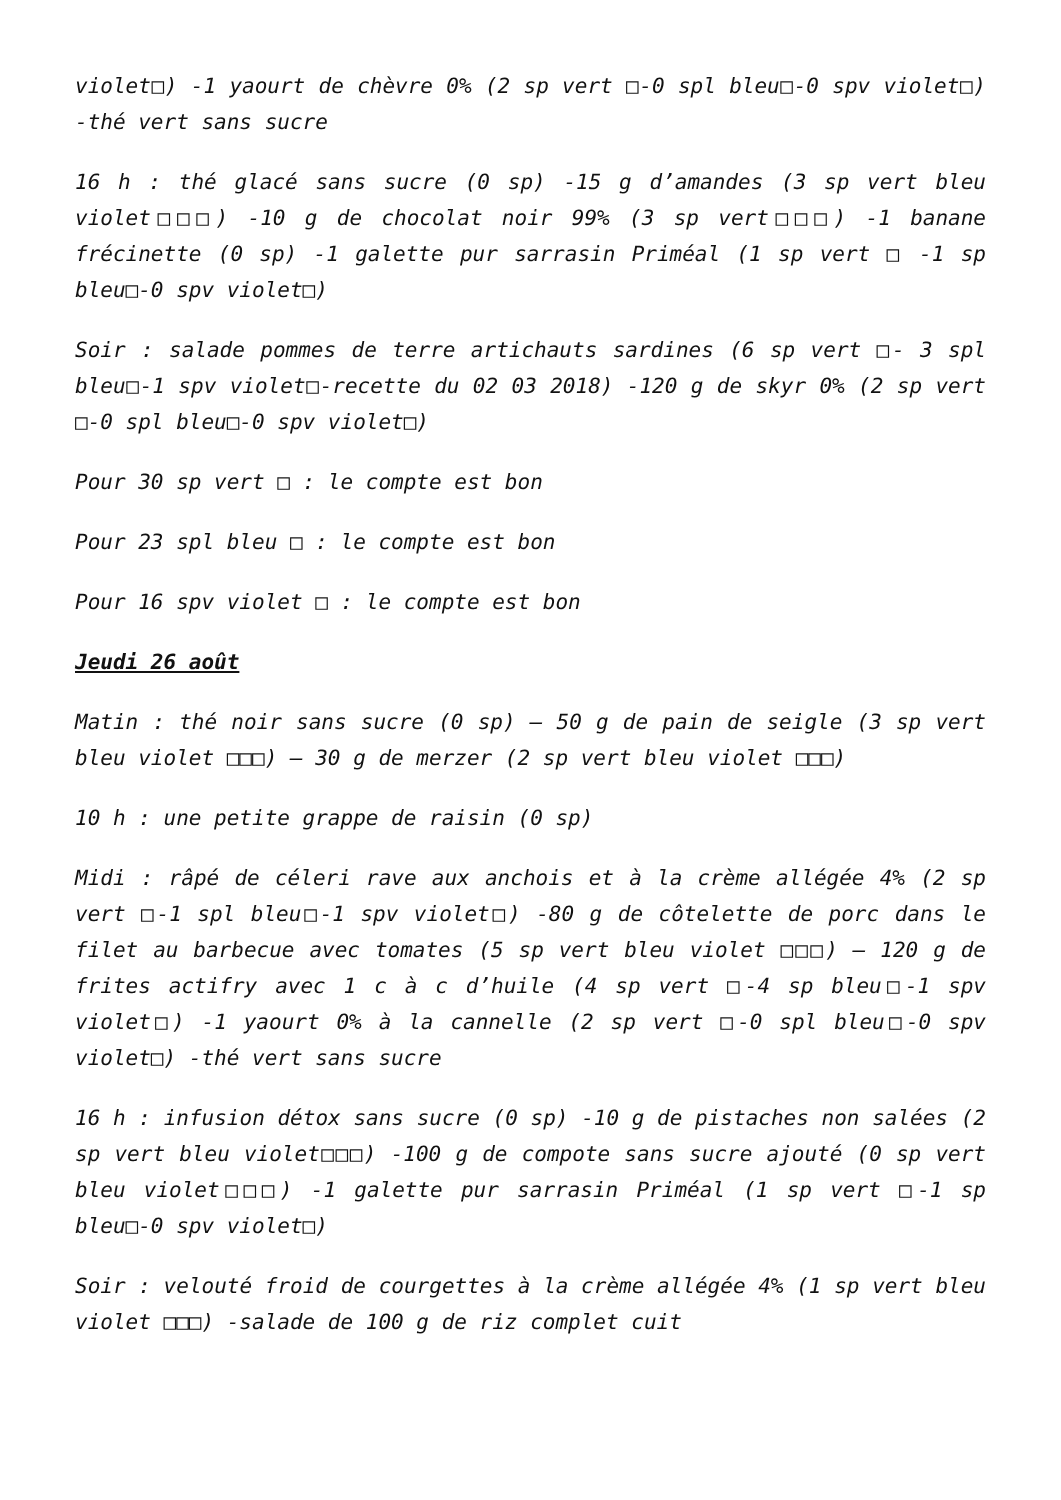violet□) -1 yaourt de chèvre 0% (2 sp vert □-0 spl bleu□-0 spv violet□) -thé vert sans sucre
16 h : thé glacé sans sucre (0 sp) -15 g d’amandes (3 sp vert bleu violet□□□) -10 g de chocolat noir 99% (3 sp vert□□□) -1 banane frécinette (0 sp) -1 galette pur sarrasin Priméal (1 sp vert □ -1 sp bleu□-0 spv violet□)
Soir : salade pommes de terre artichauts sardines (6 sp vert □- 3 spl bleu□-1 spv violet□-recette du 02 03 2018) -120 g de skyr 0% (2 sp vert □-0 spl bleu□-0 spv violet□)
Pour 30 sp vert □ : le compte est bon
Pour 23 spl bleu □ : le compte est bon
Pour 16 spv violet □ : le compte est bon
Jeudi 26 août
Matin : thé noir sans sucre (0 sp) – 50 g de pain de seigle (3 sp vert bleu violet □□□) – 30 g de merzer (2 sp vert bleu violet □□□)
10 h : une petite grappe de raisin (0 sp)
Midi : râpé de céleri rave aux anchois et à la crème allégée 4% (2 sp vert □-1 spl bleu□-1 spv violet□) -80 g de côtelette de porc dans le filet au barbecue avec tomates (5 sp vert bleu violet □□□) – 120 g de frites actifry avec 1 c à c d’huile (4 sp vert □-4 sp bleu□-1 spv violet□) -1 yaourt 0% à la cannelle (2 sp vert □-0 spl bleu□-0 spv violet□) -thé vert sans sucre
16 h : infusion détox sans sucre (0 sp) -10 g de pistaches non salées (2 sp vert bleu violet□□□) -100 g de compote sans sucre ajouté (0 sp vert bleu violet□□□) -1 galette pur sarrasin Priméal (1 sp vert □-1 sp bleu□-0 spv violet□)
Soir : velouté froid de courgettes à la crème allégée 4% (1 sp vert bleu violet □□□) -salade de 100 g de riz complet cuit